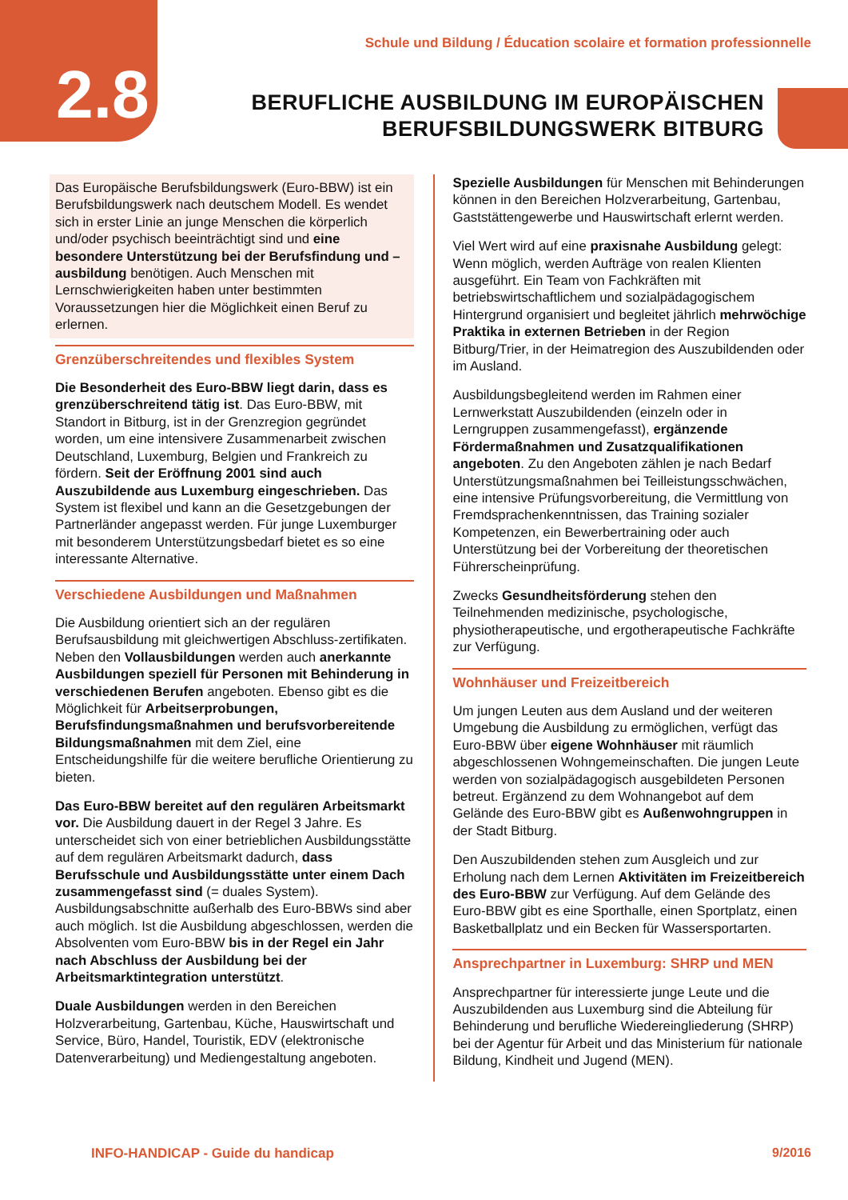2.8
Schule und Bildung / Éducation scolaire et formation professionnelle
BERUFLICHE AUSBILDUNG IM EUROPÄISCHEN
BERUFSBILDUNGSWERK BITBURG
Das Europäische Berufsbildungswerk (Euro-BBW) ist ein Berufsbildungswerk nach deutschem Modell. Es wendet sich in erster Linie an junge Menschen die körperlich und/oder psychisch beeinträchtigt sind und eine besondere Unterstützung bei der Berufsfindung und –ausbildung benötigen. Auch Menschen mit Lernschwierigkeiten haben unter bestimmten Voraussetzungen hier die Möglichkeit einen Beruf zu erlernen.
Grenzüberschreitendes und flexibles System
Die Besonderheit des Euro-BBW liegt darin, dass es grenzüberschreitend tätig ist. Das Euro-BBW, mit Standort in Bitburg, ist in der Grenzregion gegründet worden, um eine intensivere Zusammenarbeit zwischen Deutschland, Luxemburg, Belgien und Frankreich zu fördern. Seit der Eröffnung 2001 sind auch Auszubildende aus Luxemburg eingeschrieben. Das System ist flexibel und kann an die Gesetzgebungen der Partnerländer angepasst werden. Für junge Luxemburger mit besonderem Unterstützungsbedarf bietet es so eine interessante Alternative.
Verschiedene Ausbildungen und Maßnahmen
Die Ausbildung orientiert sich an der regulären Berufsausbildung mit gleichwertigen Abschluss-zertifikaten. Neben den Vollausbildungen werden auch anerkannte Ausbildungen speziell für Personen mit Behinderung in verschiedenen Berufen angeboten. Ebenso gibt es die Möglichkeit für Arbeitserprobungen, Berufsfindungsmaßnahmen und berufsvorbereitende Bildungsmaßnahmen mit dem Ziel, eine Entscheidungshilfe für die weitere berufliche Orientierung zu bieten.
Das Euro-BBW bereitet auf den regulären Arbeitsmarkt vor. Die Ausbildung dauert in der Regel 3 Jahre. Es unterscheidet sich von einer betrieblichen Ausbildungsstätte auf dem regulären Arbeitsmarkt dadurch, dass Berufsschule und Ausbildungsstätte unter einem Dach zusammengefasst sind (= duales System). Ausbildungsabschnitte außerhalb des Euro-BBWs sind aber auch möglich. Ist die Ausbildung abgeschlossen, werden die Absolventen vom Euro-BBW bis in der Regel ein Jahr nach Abschluss der Ausbildung bei der Arbeitsmarktintegration unterstützt.
Duale Ausbildungen werden in den Bereichen Holzverarbeitung, Gartenbau, Küche, Hauswirtschaft und Service, Büro, Handel, Touristik, EDV (elektronische Datenverarbeitung) und Mediengestaltung angeboten.
Spezielle Ausbildungen für Menschen mit Behinderungen können in den Bereichen Holzverarbeitung, Gartenbau, Gaststättengewerbe und Hauswirtschaft erlernt werden.
Viel Wert wird auf eine praxisnahe Ausbildung gelegt: Wenn möglich, werden Aufträge von realen Klienten ausgeführt. Ein Team von Fachkräften mit betriebswirtschaftlichem und sozialpädagogischem Hintergrund organisiert und begleitet jährlich mehrwöchige Praktika in externen Betrieben in der Region Bitburg/Trier, in der Heimatregion des Auszubildenden oder im Ausland.
Ausbildungsbegleitend werden im Rahmen einer Lernwerkstatt Auszubildenden (einzeln oder in Lerngruppen zusammengefasst), ergänzende Fördermaßnahmen und Zusatzqualifikationen angeboten. Zu den Angeboten zählen je nach Bedarf Unterstützungsmaßnahmen bei Teilleistungsschwächen, eine intensive Prüfungsvorbereitung, die Vermittlung von Fremdsprachenkenntnissen, das Training sozialer Kompetenzen, ein Bewerbertraining oder auch Unterstützung bei der Vorbereitung der theoretischen Führerscheinprüfung.
Zwecks Gesundheitsförderung stehen den Teilnehmenden medizinische, psychologische, physiotherapeutische, und ergotherapeutische Fachkräfte zur Verfügung.
Wohnhäuser und Freizeitbereich
Um jungen Leuten aus dem Ausland und der weiteren Umgebung die Ausbildung zu ermöglichen, verfügt das Euro-BBW über eigene Wohnhäuser mit räumlich abgeschlossenen Wohngemeinschaften. Die jungen Leute werden von sozialpädagogisch ausgebildeten Personen betreut. Ergänzend zu dem Wohnangebot auf dem Gelände des Euro-BBW gibt es Außenwohngruppen in der Stadt Bitburg.
Den Auszubildenden stehen zum Ausgleich und zur Erholung nach dem Lernen Aktivitäten im Freizeitbereich des Euro-BBW zur Verfügung. Auf dem Gelände des Euro-BBW gibt es eine Sporthalle, einen Sportplatz, einen Basketballplatz und ein Becken für Wassersportarten.
Ansprechpartner in Luxemburg: SHRP und MEN
Ansprechpartner für interessierte junge Leute und die Auszubildenden aus Luxemburg sind die Abteilung für Behinderung und berufliche Wiedereingliederung (SHRP) bei der Agentur für Arbeit und das Ministerium für nationale Bildung, Kindheit und Jugend (MEN).
INFO-HANDICAP - Guide du handicap
9/2016